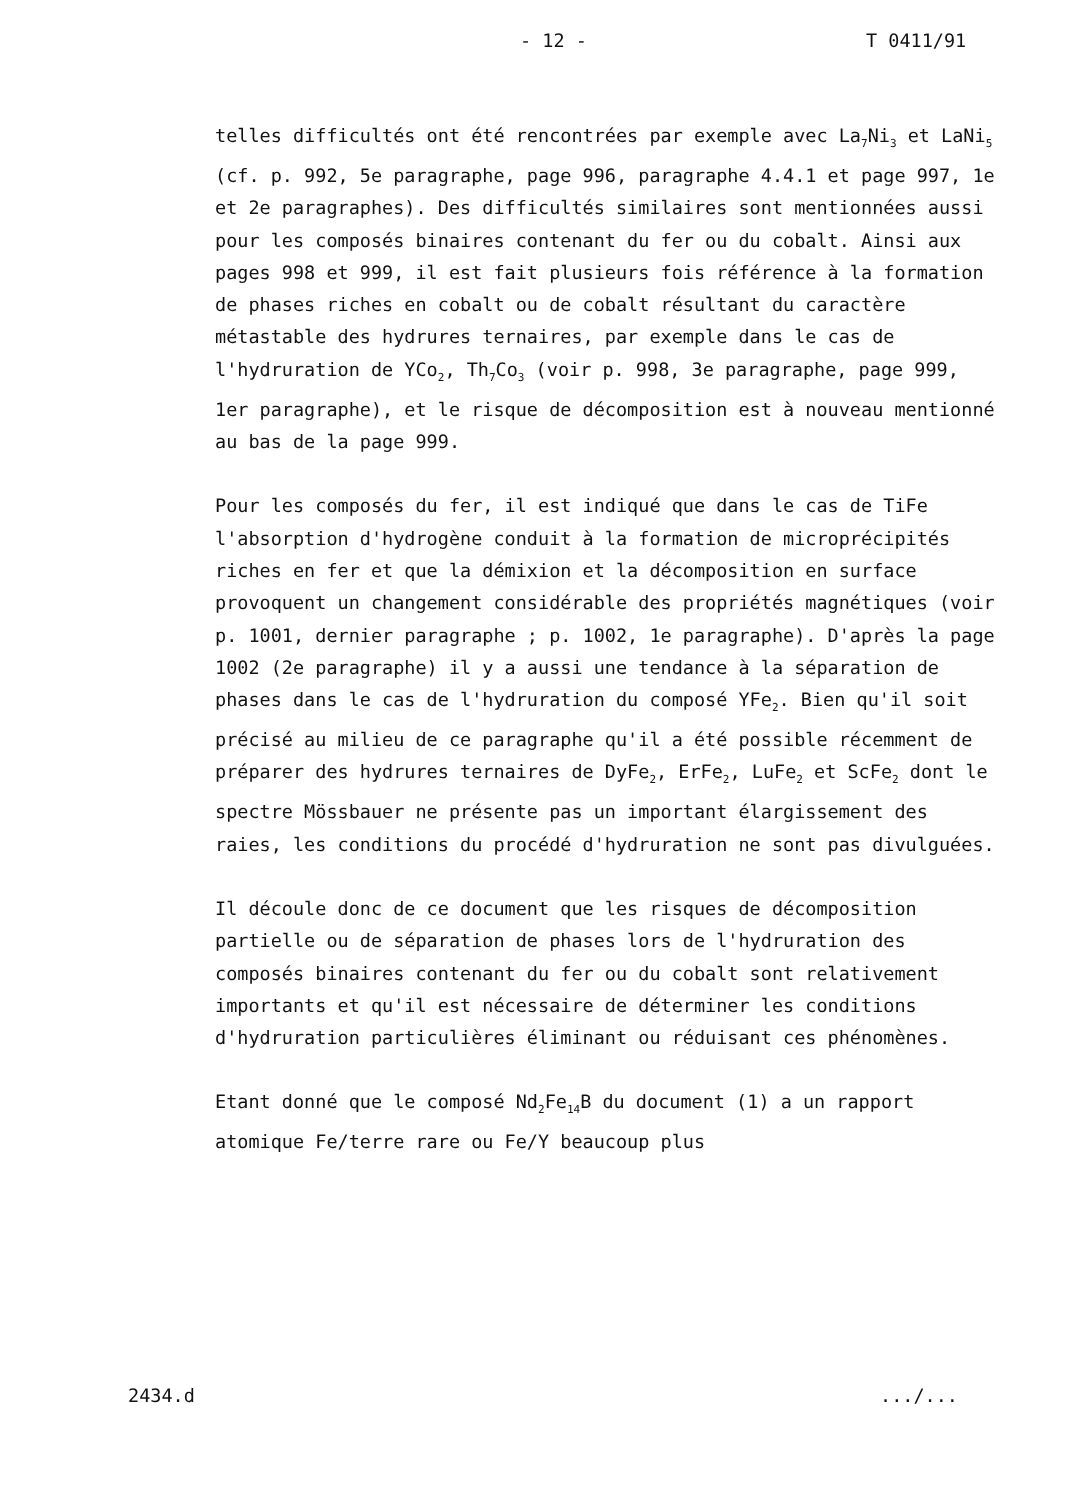- 12 - T 0411/91
telles difficultés ont été rencontrées par exemple avec La<sub>7</sub>Ni<sub>3</sub> et LaNi<sub>5</sub> (cf. p. 992, 5e paragraphe, page 996, paragraphe 4.4.1 et page 997, 1e et 2e paragraphes). Des difficultés similaires sont mentionnées aussi pour les composés binaires contenant du fer ou du cobalt. Ainsi aux pages 998 et 999, il est fait plusieurs fois référence à la formation de phases riches en cobalt ou de cobalt résultant du caractère métastable des hydrures ternaires, par exemple dans le cas de l'hydruration de YCo<sub>2</sub>, Th<sub>7</sub>Co<sub>3</sub> (voir p. 998, 3e paragraphe, page 999, 1er paragraphe), et le risque de décomposition est à nouveau mentionné au bas de la page 999.
Pour les composés du fer, il est indiqué que dans le cas de TiFe l'absorption d'hydrogène conduit à la formation de microprécipités riches en fer et que la démixion et la décomposition en surface provoquent un changement considérable des propriétés magnétiques (voir p. 1001, dernier paragraphe ; p. 1002, 1e paragraphe). D'après la page 1002 (2e paragraphe) il y a aussi une tendance à la séparation de phases dans le cas de l'hydruration du composé YFe<sub>2</sub>. Bien qu'il soit précisé au milieu de ce paragraphe qu'il a été possible récemment de préparer des hydrures ternaires de DyFe<sub>2</sub>, ErFe<sub>2</sub>, LuFe<sub>2</sub> et ScFe<sub>2</sub> dont le spectre Mössbauer ne présente pas un important élargissement des raies, les conditions du procédé d'hydruration ne sont pas divulguées.
Il découle donc de ce document que les risques de décomposition partielle ou de séparation de phases lors de l'hydruration des composés binaires contenant du fer ou du cobalt sont relativement importants et qu'il est nécessaire de déterminer les conditions d'hydruration particulières éliminant ou réduisant ces phénomènes.
Etant donné que le composé Nd<sub>2</sub>Fe<sub>14</sub>B du document (1) a un rapport atomique Fe/terre rare ou Fe/Y beaucoup plus
2434.d .../...